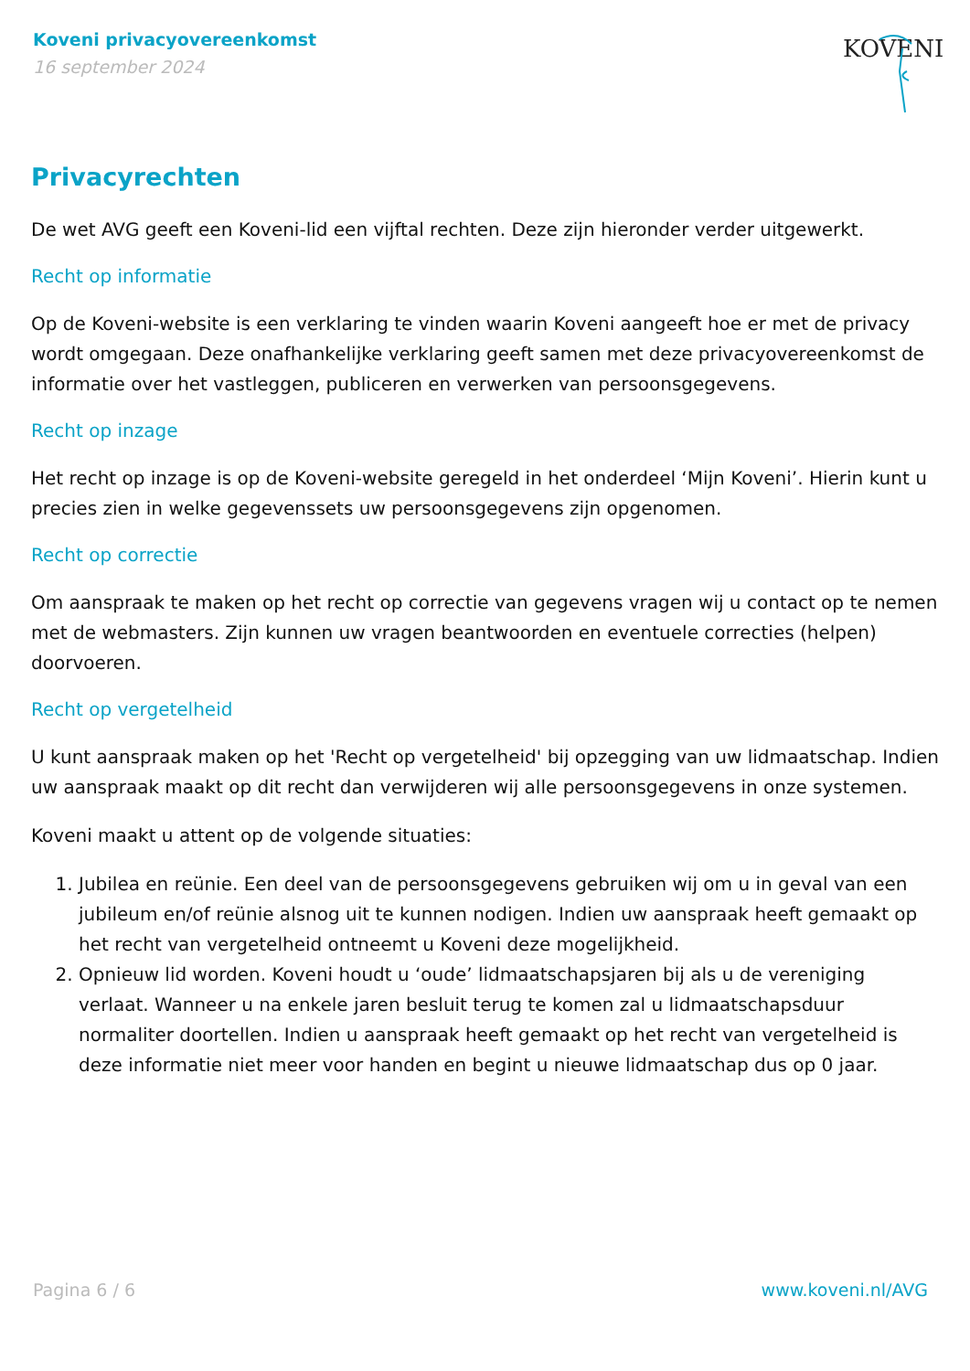Koveni privacyovereenkomst
16 september 2024
KOVENI
Privacyrechten
De wet AVG geeft een Koveni-lid een vijftal rechten. Deze zijn hieronder verder uitgewerkt.
Recht op informatie
Op de Koveni-website is een verklaring te vinden waarin Koveni aangeeft hoe er met de privacy wordt omgegaan. Deze onafhankelijke verklaring geeft samen met deze privacyovereenkomst de informatie over het vastleggen, publiceren en verwerken van persoonsgegevens.
Recht op inzage
Het recht op inzage is op de Koveni-website geregeld in het onderdeel ‘Mijn Koveni’. Hierin kunt u precies zien in welke gegevenssets uw persoonsgegevens zijn opgenomen.
Recht op correctie
Om aanspraak te maken op het recht op correctie van gegevens vragen wij u contact op te nemen met de webmasters. Zijn kunnen uw vragen beantwoorden en eventuele correcties (helpen) doorvoeren.
Recht op vergetelheid
U kunt aanspraak maken op het 'Recht op vergetelheid' bij opzegging van uw lidmaatschap. Indien uw aanspraak maakt op dit recht dan verwijderen wij alle persoonsgegevens in onze systemen.
Koveni maakt u attent op de volgende situaties:
1. Jubilea en reünie. Een deel van de persoonsgegevens gebruiken wij om u in geval van een jubileum en/of reünie alsnog uit te kunnen nodigen. Indien uw aanspraak heeft gemaakt op het recht van vergetelheid ontneemt u Koveni deze mogelijkheid.
2. Opnieuw lid worden. Koveni houdt u ‘oude’ lidmaatschapsjaren bij als u de vereniging verlaat. Wanneer u na enkele jaren besluit terug te komen zal u lidmaatschapsduur normaliter doortellen. Indien u aanspraak heeft gemaakt op het recht van vergetelheid is deze informatie niet meer voor handen en begint u nieuwe lidmaatschap dus op 0 jaar.
Pagina 6 / 6 www.koveni.nl/AVG